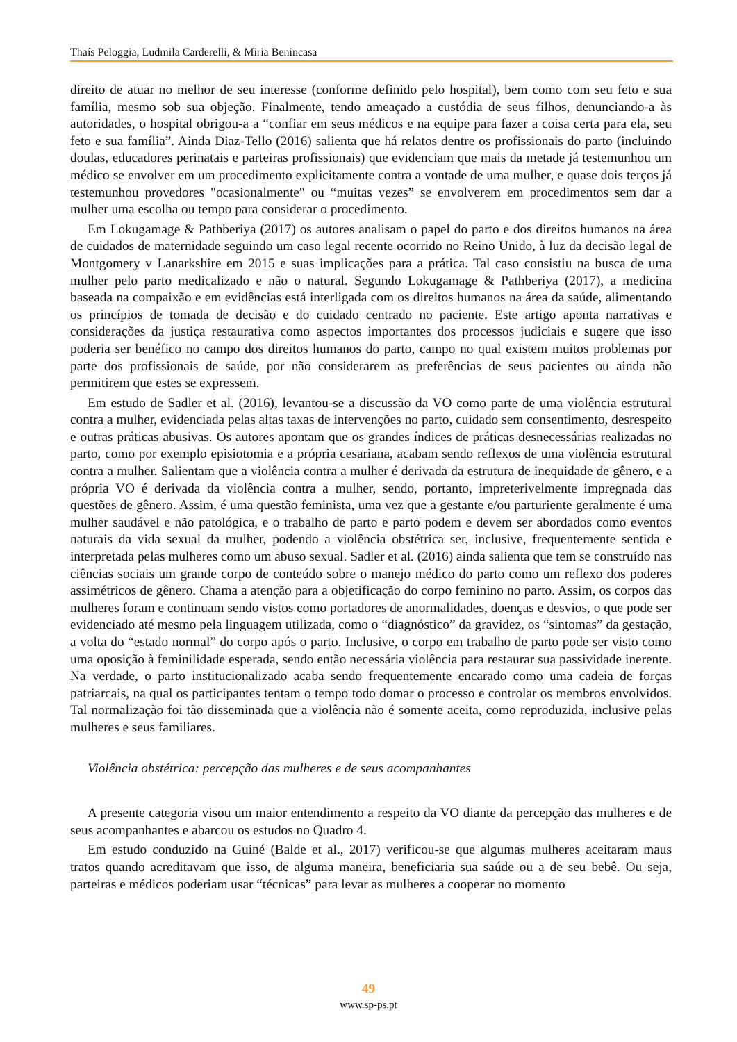Thaís Peloggia, Ludmila Carderelli, & Miria Benincasa
direito de atuar no melhor de seu interesse (conforme definido pelo hospital), bem como com seu feto e sua família, mesmo sob sua objeção. Finalmente, tendo ameaçado a custódia de seus filhos, denunciando-a às autoridades, o hospital obrigou-a a “confiar em seus médicos e na equipe para fazer a coisa certa para ela, seu feto e sua família”. Ainda Diaz-Tello (2016) salienta que há relatos dentre os profissionais do parto (incluindo doulas, educadores perinatais e parteiras profissionais) que evidenciam que mais da metade já testemunhou um médico se envolver em um procedimento explicitamente contra a vontade de uma mulher, e quase dois terços já testemunhou provedores "ocasionalmente" ou “muitas vezes” se envolverem em procedimentos sem dar a mulher uma escolha ou tempo para considerar o procedimento.
Em Lokugamage & Pathberiya (2017) os autores analisam o papel do parto e dos direitos humanos na área de cuidados de maternidade seguindo um caso legal recente ocorrido no Reino Unido, à luz da decisão legal de Montgomery v Lanarkshire em 2015 e suas implicações para a prática. Tal caso consistiu na busca de uma mulher pelo parto medicalizado e não o natural. Segundo Lokugamage & Pathberiya (2017), a medicina baseada na compaixão e em evidências está interligada com os direitos humanos na área da saúde, alimentando os princípios de tomada de decisão e do cuidado centrado no paciente. Este artigo aponta narrativas e considerações da justiça restaurativa como aspectos importantes dos processos judiciais e sugere que isso poderia ser benéfico no campo dos direitos humanos do parto, campo no qual existem muitos problemas por parte dos profissionais de saúde, por não considerarem as preferências de seus pacientes ou ainda não permitirem que estes se expressem.
Em estudo de Sadler et al. (2016), levantou-se a discussão da VO como parte de uma violência estrutural contra a mulher, evidenciada pelas altas taxas de intervenções no parto, cuidado sem consentimento, desrespeito e outras práticas abusivas. Os autores apontam que os grandes índices de práticas desnecessárias realizadas no parto, como por exemplo episiotomia e a própria cesariana, acabam sendo reflexos de uma violência estrutural contra a mulher. Salientam que a violência contra a mulher é derivada da estrutura de inequidade de gênero, e a própria VO é derivada da violência contra a mulher, sendo, portanto, impreterivelmente impregnada das questões de gênero. Assim, é uma questão feminista, uma vez que a gestante e/ou parturiente geralmente é uma mulher saudável e não patológica, e o trabalho de parto e parto podem e devem ser abordados como eventos naturais da vida sexual da mulher, podendo a violência obstétrica ser, inclusive, frequentemente sentida e interpretada pelas mulheres como um abuso sexual. Sadler et al. (2016) ainda salienta que tem se construído nas ciências sociais um grande corpo de conteúdo sobre o manejo médico do parto como um reflexo dos poderes assimétricos de gênero. Chama a atenção para a objetificação do corpo feminino no parto. Assim, os corpos das mulheres foram e continuam sendo vistos como portadores de anormalidades, doenças e desvios, o que pode ser evidenciado até mesmo pela linguagem utilizada, como o “diagnóstico” da gravidez, os “sintomas” da gestação, a volta do “estado normal” do corpo após o parto. Inclusive, o corpo em trabalho de parto pode ser visto como uma oposição à feminilidade esperada, sendo então necessária violência para restaurar sua passividade inerente. Na verdade, o parto institucionalizado acaba sendo frequentemente encarado como uma cadeia de forças patriarcais, na qual os participantes tentam o tempo todo domar o processo e controlar os membros envolvidos. Tal normalização foi tão disseminada que a violência não é somente aceita, como reproduzida, inclusive pelas mulheres e seus familiares.
Violência obstétrica: percepção das mulheres e de seus acompanhantes
A presente categoria visou um maior entendimento a respeito da VO diante da percepção das mulheres e de seus acompanhantes e abarcou os estudos no Quadro 4.
Em estudo conduzido na Guiné (Balde et al., 2017) verificou-se que algumas mulheres aceitaram maus tratos quando acreditavam que isso, de alguma maneira, beneficiaria sua saúde ou a de seu bebê. Ou seja, parteiras e médicos poderiam usar “técnicas” para levar as mulheres a cooperar no momento
49
www.sp-ps.pt